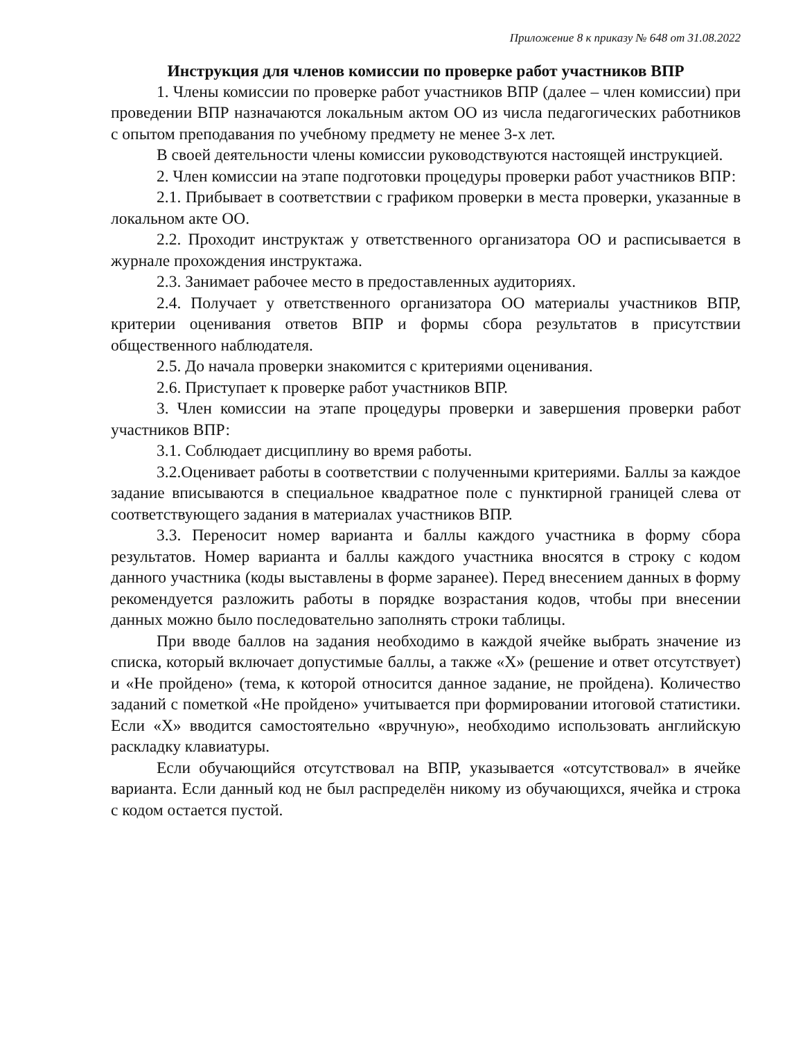Приложение 8 к приказу № 648 от 31.08.2022
Инструкция для членов комиссии по проверке работ участников ВПР
1. Члены комиссии по проверке работ участников ВПР (далее – член комиссии) при проведении ВПР назначаются локальным актом ОО из числа педагогических работников с опытом преподавания по учебному предмету не менее 3-х лет.
В своей деятельности члены комиссии руководствуются настоящей инструкцией.
2. Член комиссии на этапе подготовки процедуры проверки работ участников ВПР:
2.1. Прибывает в соответствии с графиком проверки в места проверки, указанные в локальном акте ОО.
2.2. Проходит инструктаж у ответственного организатора ОО и расписывается в журнале прохождения инструктажа.
2.3. Занимает рабочее место в предоставленных аудиториях.
2.4. Получает у ответственного организатора ОО материалы участников ВПР, критерии оценивания ответов ВПР и формы сбора результатов в присутствии общественного наблюдателя.
2.5. До начала проверки знакомится с критериями оценивания.
2.6. Приступает к проверке работ участников ВПР.
3. Член комиссии на этапе процедуры проверки и завершения проверки работ участников ВПР:
3.1. Соблюдает дисциплину во время работы.
3.2.Оценивает работы в соответствии с полученными критериями. Баллы за каждое задание вписываются в специальное квадратное поле с пунктирной границей слева от соответствующего задания в материалах участников ВПР.
3.3. Переносит номер варианта и баллы каждого участника в форму сбора результатов. Номер варианта и баллы каждого участника вносятся в строку с кодом данного участника (коды выставлены в форме заранее). Перед внесением данных в форму рекомендуется разложить работы в порядке возрастания кодов, чтобы при внесении данных можно было последовательно заполнять строки таблицы.
При вводе баллов на задания необходимо в каждой ячейке выбрать значение из списка, который включает допустимые баллы, а также «X» (решение и ответ отсутствует) и «Не пройдено» (тема, к которой относится данное задание, не пройдена). Количество заданий с пометкой «Не пройдено» учитывается при формировании итоговой статистики. Если «X» вводится самостоятельно «вручную», необходимо использовать английскую раскладку клавиатуры.
Если обучающийся отсутствовал на ВПР, указывается «отсутствовал» в ячейке варианта. Если данный код не был распределён никому из обучающихся, ячейка и строка с кодом остается пустой.